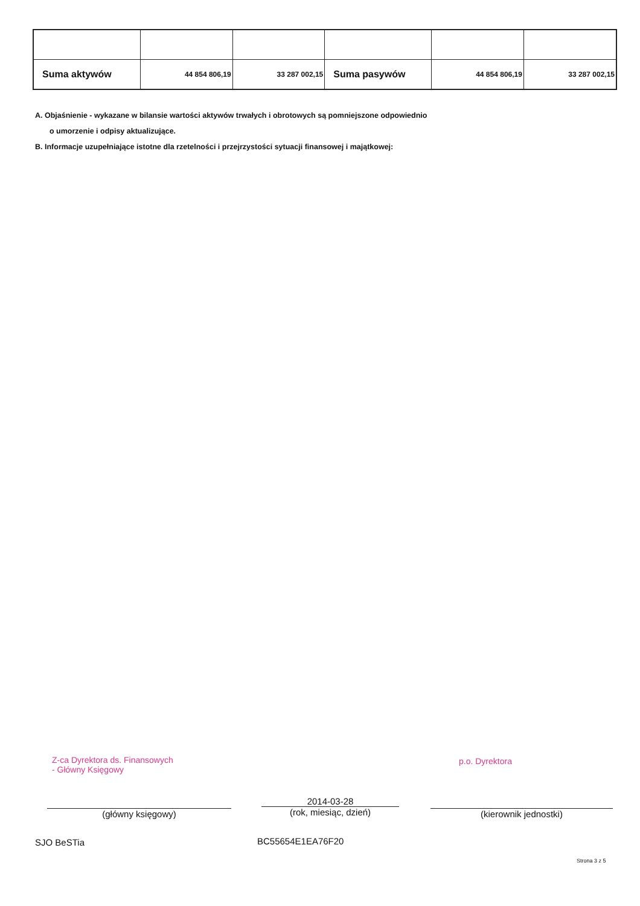| Suma aktywów | 44 854 806,19 | 33 287 002,15 | Suma pasywów | 44 854 806,19 | 33 287 002,15 |
A. Objaśnienie - wykazane w bilansie wartości aktywów trwałych i obrotowych są pomniejszone odpowiednio
o umorzenie i odpisy aktualizujące.
B. Informacje uzupełniające istotne dla rzetelności i przejrzystości sytuacji finansowej i majątkowej:
Z-ca Dyrektora ds. Finansowych
- Główny Księgowy
p.o. Dyrektora
(główny księgowy)
2014-03-28
(rok, miesiąc, dzień)
(kierownik jednostki)
SJO BeSTia BC55654E1EA76F20
Strona 3 z 5